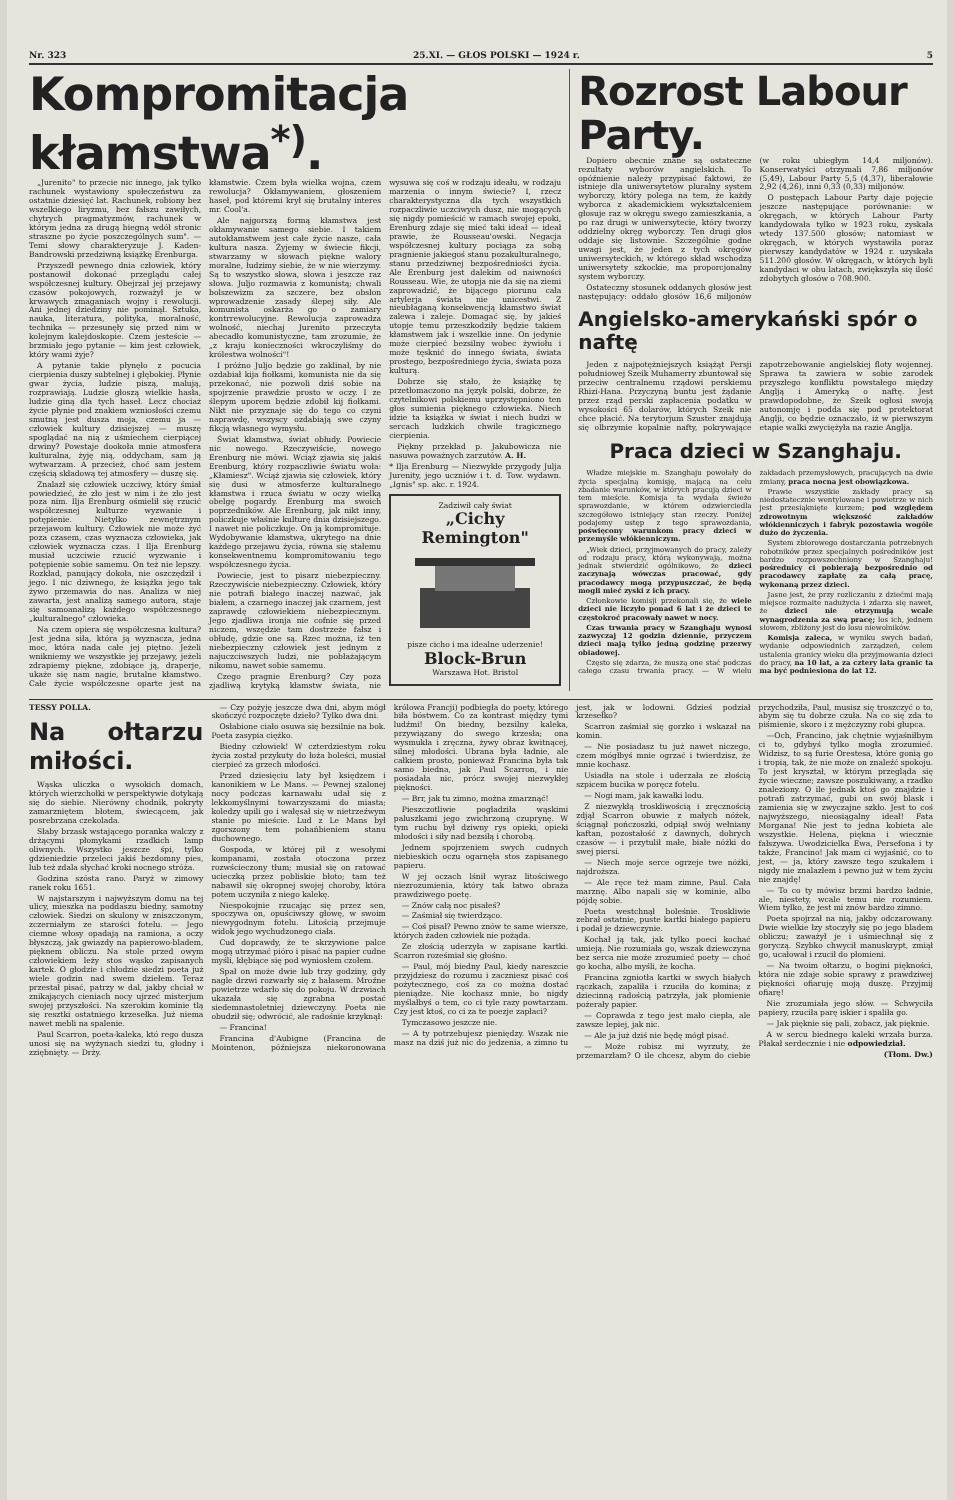Nr. 323 25.XI. — GŁOS POLSKI — 1924 r. 5
Kompromitacja kłamstwa<sup>*)</sup>.
„Jurenito" to przecie nic innego, jak tylko rachunek wystawiony społeczeństwu za ostatnie dziesięć lat. Rachunek, robiony bez wszelkiego liryzmu, bez fałszu zawiłych, chytrych pragmatyzmów, rachunek w którym jedna za drugą biegną wdół stronic straszne po życie poszczególnych sum". — Temi słowy charakteryzuje J. Kaden-Bandrowski przedziwną książkę Erenburga.
Przyszedł pewnego dnia człowiek, który postanowił dokonać przeglądu całej współczesnej kultury. Obejrzał jej przejawy czasów pokojowych, rozważył je w krwawych zmaganiach wojny i rewolucji. Ani jednej dziedziny nie pominął. Sztuka, nauka, literatura, polityka, moralność, technika — przesunęły się przed nim w kolejnym kalejdoskopie. Czem jesteście — brzmiało jego pytanie — kim jest człowiek, który wami żyje?
A pytanie takie płynęło z pocucia cierpienia duszy subtelnej i głębokiej. Płynie gwar życia, ludzie piszą, malują, rozprawiają. Ludzie głoszą wielkie hasła, ludzie giną dla tych haseł. Lecz chociaż życie płynie pod znakiem wzniosłości czemu smutną jest dusza moja, czemu ja — człowiek kultury dzisiejszej — muszę spoglądać na nią z uśmiechem cierpiącej drwiny? Powstaje dookoła mnie atmosfera kulturalna, żyję nią, oddycham, sam ją wytwarzam. A przecież, choć sam jestem częścią składową tej atmosfery — duszę się.
Znalazł się człowiek uczciwy, który śmiał powiedzieć, że zło jest w nim i że zło jest poza nim. Ilja Erenburg ośmielił się rzucić współczesnej kulturze wyzwanie i potępienie. Nietylko zewnętrznym przejawom kultury. Człowiek nie może żyć poza czasem, czas wyznacza człowieka, jak człowiek wyznacza czas. I Ilja Erenburg musiał uczciwie rzucić wyzwanie i potępienie sobie samemu. On też nie lepszy. Rozkład, panujący dokoła, nie oszczędził i jego. I nic dziwnego, że książka jego tak żywo przemawia do nas. Analiza w niej zawarta, jest analizą samego autora, staje się samoanalizą każdego współczesnego „kulturalnego" człowieka.
Na czem opiera się współczesna kultura? Jest jedna siła, która ją wyznacza, jedna moc, która nada całe jej piętno. Jeżeli wnikniemy we wszystkie jej przejawy, jeżeli zdrapiemy piękne, zdobiące ją, draperje, ukaże się nam nagie, brutalne kłamstwo. Całe życie współczesne oparte jest na kłamstwie. Czem była wielka wojna, czem rewolucja? Okłamywaniem, głoszeniem haseł, pod któremi krył się brutalny interes mr. Cool'a.
Ale najgorszą formą kłamstwa jest okłamywanie samego siebie. I takiem autokłamstwem jest całe życie nasze, cała kultura nasza. Żyjemy w świecie fikcji, stwarzamy w słowach piękne walory moralne, łudzimy siebie, że w nie wierzymy. Są to wszystko słowa, słowa i jeszcze raz słowa. Juljo rozmawia z komunistą; chwali bolszewizm za szczere, bez obsłon wprowadzenie zasady ślepej siły. Ale komunista oskarża go o zamiary kontrrewolucyjne. Rewolucja zaprowadza wolność, niechaj Jurenito przeczyta abecadło komunistyczne, tam zrozumie, że „z kraju konieczności wkroczyliśmy do królestwa wolności"!
I próżno Juljo będzie go zaklinał, by nie ozdabiał kija fiołkami, komunista nie da się przekonać, nie pozwoli dziś sobie na spojrzenie prawdzie prosto w oczy. I ze ślepym uporem będzie zdobił kij fiołkami. Nikt nie przyznaje się do tego co czyni naprawdę, wszyscy ozdabiają swe czyny fikcją własnego wymysłu.
Świat kłamstwa, świat obłudy. Powiecie nic nowego. Rzeczywiście, nowego Erenburg nie mówi. Wciąż zjawia się jakiś Erenburg, który rozpaczliwie światu woła: „Kłamiesz". Wciąż zjawia się człowiek, który się dusi w atmosferze kulturalnego kłamstwa i rzuca światu w oczy wielką obelgę pogardy. Erenburg ma swoich poprzedników. Ale Erenburg, jak nikt inny, policzkuje właśnie kulturę dnia dzisiejszego. I nawet nie policzkuje. On ją kompromituje. Wydobywanie kłamstwa, ukrytego na dnie każdego przejawu życia, równa się stałemu konsekwentnemu kompromitowaniu tego współczesnego życia.
Powiecie, jest to pisarz niebezpieczny. Rzeczywiście niebezpieczny. Człowiek, który nie potrafi białego inaczej nazwać, jak białem, a czarnego inaczej jak czarnem, jest zaprawdę człowiekiem niebezpiecznym. Jego zjadliwa ironja nie cofnie się przed niczem, wszędzie tam dostrzeże fałsz i obłudę, gdzie one są. Rzec można, iż ten niebezpieczny człowiek jest jednym z najuczciwszych ludzi, nie pobłażającym nikomu, nawet sobie samemu.
Czego pragnie Erenburg? Czy poza zjadliwą krytyką kłamstw świata, nie wysuwa się coś w rodzaju ideału, w rodzaju marzenia o innym świecie? I, rzecz charakterystyczna dla tych wszystkich rozpaczliwie uczciwych dusz, nie mogących się nigdy pomieścić w ramach swojej epoki, Erenburg zdaje się mieć taki ideał — ideał prawie, że Rousseau'owski. Negacja współczesnej kultury pociąga za sobą pragnienie jakiegoś stanu pozakulturalnego, stanu przedziwnej bezpośredniości życia. Ale Erenburg jest dalekim od naiwności Rousseau. Wie, że utopja nie da się na ziemi zaprowadzić, że bijącego piorunu cała artylerja świata nie unicestwi. Z nieubłaganą konsekwencją kłamstwo świat zalewa i zaleje. Domagać się, by jakieś utopje temu przeszkodziły będzie takiem kłamstwem jak i wszelkie inne. On jedynie może cierpieć bezsilny wobec żywiołu i może tęsknić do innego świata, świata prostego, bezpośredniego życia, świata poza kulturą.
Dobrze się stało, że książkę tę przetłomaczono na język polski, dobrze, że czytelnikowi polskiemu uprzystępniono ten głos sumienia pięknego człowieka. Niech idzie ta książka w świat i niech budzi w sercach ludzkich chwile tragicznego cierpienia.
Piękny przekład p. Jakubowicza nie nasuwa poważnych zarzutów. A. H.
* Ilja Erenburg — Niezwykłe przygody Julja Jurenity, jego uczniów i t. d. Tow. wydawn. „Ignis" sp. akc. r. 1924.
Zadziwił cały świat
„Cichy Remington"
pisze cicho i ma idealne uderzenie!
Block-Brun
Warszawa Hot. Bristol
Rozrost Labour Party.
Dopiero obecnie znane są ostateczne rezultaty wyborów angielskich. To opóźnienie należy przypisać faktowi, że istnieje dla uniwersytetów pluralny system wyborczy, który polega na tem, że każdy wyborca z akademickiem wykształceniem głosuje raz w okręgu swego zamieszkania, a po raz drugi w uniwersytecie, który tworzy oddzielny okręg wyborczy. Ten drugi głos oddaje się listownie. Szczególnie godne uwagi jest, że jeden z tych okręgów uniwersyteckich, w którego skład wschodzą uniwersytety szkockie, ma proporcjonalny system wyborczy.
Ostateczny stosunek oddanych głosów jest następujący: oddało głosów 16,6 miljonów (w roku ubiegłym 14,4 miljonów). Konserwatyści otrzymali 7,86 miljonów (5,49), Labour Party 5,5 (4,37), liberałowie 2,92 (4,26), inni 0,33 (0,33) miljonów.
O postępach Labour Party daje pojęcie jeszcze następujące porównanie: w okręgach, w których Labour Party kandydowała tylko w 1923 roku, zyskała wtedy 137.500 głosów; natomiast w okręgach, w których wystawiła poraz pierwszy kandydatów w 1924 r. uzyskała 511.200 głosów. W okręgach, w których byli kandydaci w obu latach, zwiększyła się ilość zdobytych głosów o 708.900.
Angielsko-amerykański spór o naftę
Jeden z najpotężniejszych książąt Persji południowej Szeik Muhamerry zbuntował się przeciw centralnemu rządowi perskiemu Rhizi-Hana. Przyczyną buntu jest żądanie przez rząd perski zapłacenia podatku w wysokości 65 dolarów, których Szeik nie chce płacić. Na terytorjum Szuster znajdują się olbrzymie kopalnie nafty, pokrywające zapotrzebowanie angielskiej floty wojennej. Sprawa ta zawiera w sobie zarodek przyszłego konfliktu powstałego między Anglją i Ameryką o naftę. Jest prawdopodobne, że Szeik ogłosi swoją autonomję i podda się pod protektorat Anglji, co będzie oznaczało, iż w pierwszym etapie walki zwyciężyła na razie Anglja.
Praca dzieci w Szanghaju.
Władze miejskie m. Szanghaju powołały do życia specjalną komisję, mającą na celu zbadanie warunków, w których pracują dzieci w tem mieście. Komisja ta wydała świeżo sprawozdanie, w którem odzwierciedla szczegółowo istniejący stan rzeczy. Poniżej podajemy ustęp z tego sprawozdania, poświęcony warunkom pracy dzieci w przemyśle włókienniczym.
„Wiek dzieci, przyjmowanych do pracy, zależy od rodzaju pracy, którą wykonywają, można jednak stwierdzić ogólnikowo, że dzieci zaczynają wówczas pracować, gdy pracodawcy mogą przypuszczać, że będą mogli mieć zyski z ich pracy.
Członkowie komisji przekonali się, że wiele dzieci nie liczyło ponad 6 lat i że dzieci te częstokroć pracowały nawet w nocy.
Czas trwania pracy w Szanghaju wynosi zazwyczaj 12 godzin dziennie, przyczem dzieci mają tylko jedną godzinę przerwy obiadowej.
Często się zdarza, że muszą one stać podczas całego czasu trwania pracy. — W wielu zakładach przemysłowych, pracujących na dwie zmiany, praca nocna jest obowiązkowa.
Prawie wszystkie zakłady pracy są niedostatecznie wentylowane i powietrze w nich jest przesiąknięte kurzem; pod względem zdrowotnym większość zakładów włókienniczych i fabryk pozostawia wogóle dużo do życzenia.
System zbiorowego dostarczania potrzebnych robotników przez specjalnych pośredników jest bardzo rozpowszechniony w Szanghaju! pośrednicy ci pobierają bezpośrednio od pracodawcy zapłatę za całą pracę, wykonaną przez dzieci.
Jasne jest, że przy rozliczaniu z dziećmi mają miejsce rozmaite nadużycia i zdarza się nawet, że dzieci nie otrzymują wcale wynagrodzenia za swą pracę; los ich, jednem słowem, zbliżony jest do losu niewolników.
Komisja zaleca, w wyniku swych badań, wydanie odpowiednich zarządzeń, celem ustalenia granicy wieku dla przyjmowania dzieci do pracy, na 10 lat, a za cztery lata granic ta ma być podniesiona do lat 12.
TESSY POLLA.
Na ołtarzu miłości.
Wąska uliczka o wysokich domach, których wierzchołki w perspektywie dotykają się do siebie. Nierówny chodnik, pokryty zamarzniętem błotem, świecącem, jak posrebrzana czekolada.
Słaby brzask wstającego poranka walczy z drżącymi płomykami rzadkich lamp oliwnych. Wszystko jeszcze śpi, tylko gdzieniedzie przeleci jakiś bezdomny pies, lub też zdala słychać kroki nocnego stróża.
Godzina szósta rano. Paryż w zimowy ranek roku 1651.
W najstarszym i najwyższym domu na tej ulicy, mieszka na poddaszu biedny, samotny człowiek. Siedzi on skulony w zniszczonym, zczerniałym ze starości fotelu. — Jego ciemne włosy opadają na ramiona, a oczy błyszczą, jak gwiazdy na papierowo-bladem, pięknem obliczu. Na stole przed owym człowiekiem leży stos wąsko zapisanych kartek. O głodzie i chłodzie siedzi poeta już wiele godzin nad swem dziełem. Teraz przestał pisać, patrzy w dal, jakby chciał w znikających cieniach nocy ujrzeć misterjum swojej przyszłości. Na szerokim kominie tlą się resztki ostatniego krzesełka. Już niema nawet mebli na spalenie.
Paul Scarron, poeta-kaleka, któ rego dusza unosi się na wyżynach siedzi tu, głodny i zziębnięty. — Drży.
— Czy pożyję jeszcze dwa dni, abym mógł skończyć rozpoczęte dzieło? Tylko dwa dni.
Osłabione ciało osuwa się bezsilnie na bok. Poeta zasypia ciężko.
Biedny człowiek! W czterdziestym roku życia został przykuty do łoża boleści, musiał cierpieć za grzech młodości.
Przed dziesięciu laty był księdzem i kanonikiem w Le Mans. — Pewnej szalonej nocy podczas karnawału udał się z lekkomyślnymi towarzyszami do miasta; koledzy upili go i wałęsał się w nietrzeźwym stanie po mieście. Lud z Le Mans był zgorszony tem pohańbieniem stanu duchownego.
Gospoda, w której pił z wesołymi kompanami, została otoczona przez rozwścieczony tłum; musiał się on ratować ucieczką przez pobliskie błoto; tam też nabawił się okropnej swojej choroby, która potem uczyniła z niego kalekę.
Niespokojnie rzucając się przez sen, spoczywa on, opuściwszy głowę, w swoim niewygodnym fotelu. Litością przejmuje widok jego wychudzonego ciała.
Cud doprawdy, że te skrzywione palce mogą utrzymać pióro i pisać na papier cudne myśli, kłębiące się pod wyniosłem czołem.
Spał on może dwie lub trzy godziny, gdy nagle drzwi rozwarły się z hałasem. Mroźne powietrze wdarło się do pokoju. W drzwiach ukazała się zgrabna postać siedemnastoletniej dziewczyny. Poeta nie obudził się; odwrócić, ale radośnie krzyknął:
— Francina!
Francina d'Aubigne (Francina de Mointenon, późniejsza niekoronowana królowa Francji) podbiegła do poety, którego biła bóstwem. Co za kontrast między tymi ludźmi! On biedny, bezsilny kaleka, przywiązany do swego krzesła; ona wysmukła i zręczna, żywy obraz kwitnącej, silnej młodości. Ubrana była ładnie, ale całkiem prosto, ponieważ Francina była tak samo biedna, jak Paul Scarron, i nie posiadała nic, prócz swojej niezwykłej piękności.
— Brr, jak tu zimno, można zmarznąć!
Pieszczotliwie pogładziła wąskimi paluszkami jego zwichrzoną czuprynę. W tym ruchu był dziwny rys opieki, opieki młodości i siły nad bezsiłą i chorobą.
Jednem spojrzeniem swych cudnych niebieskich oczu ogarnęła stos zapisanego papieru.
W jej oczach lśnił wyraz litościwego niezrozumienia, który tak łatwo obraża prawdziwego poetę.
— Znów całą noc pisałeś?
— Zaśmiał się twierdząco.
— Coś pisał? Pewno znów te same wiersze, których żaden człowiek nie pożąda.
Ze złością uderzyła w zapisane kartki. Scarron roześmiał się głośno.
— Paul, mój biedny Paul, kiedy nareszcie przyjdziesz do rozumu i zaczniesz pisać coś pożytecznego, coś za co można dostać pieniądze. Nie kochasz mnie, bo nigdy myślałbyś o tem, co ci tyle razy powtarzam. Czy jest ktoś, co ci za te poezje zapłaci?
Tymczasowo jeszcze nie.
— A ty potrzebujesz pieniędzy. Wszak nie masz na dziś już nic do jedzenia, a zimno tu jest, jak w lodowni. Gdzieś podział krzesełko?
Scarron zaśmiał się gorzko i wskazał na komin.
— Nie posiadasz tu już nawet niczego, czem mógłbyś mnie ogrzać i twierdzisz, że mnie kochasz.
Usiadła na stole i uderzała ze złością szpicem bucika w poręcz fotelu.
— Nogi mam, jak kawałki lodu.
Z niezwykłą troskliwością i zręcznością zdjął Scarron obuwie z małych nóżek, ściągnął pończoszki, odpiął swój wełniany kaftan, pozostałość z dawnych, dobrych czasów — i przytulił małe, białe nóżki do swej piersi.
— Niech moje serce ogrzeje twe nóżki, najdroższa.
— Ale ręce też mam zimne, Paul. Cała marznę. Albo napali się w kominie, albo pójdę sobie.
Poeta westchnął boleśnie. Troskliwie zebrał ostatnie, puste kartki białego papieru i podał je dziewczynie.
Kochał ją tak, jak tylko poeci kochać umieją. Nie rozumiała go, wszak dziewczyna bez serca nie może zrozumieć poety — choć go kocha, albo myśli, że kocha.
Francina zgniotła kartki w swych białych rączkach, zapaliła i rzuciła do komina; z dziecinną radością patrzyła, jak płomienie pożerały papier.
— Coprawda z tego jest mało ciepła, ale zawsze lepiej, jak nic.
— Ale ja już dziś nie będę mógł pisać.
— Może robisz mi wyrzuty, że przemarzłam? O ile chcesz, abym do ciebie przychodziła, Paul, musisz się troszczyć o to, abym się tu dobrze czuła. Na co się zda to piśmienie, skoro i z mężczyzny robi głupca.
—Och, Francino, jak chętnie wyjaśniłbym ci to, gdybyś tylko mogła zrozumieć. Widzisz, to są furie Orestesa, które gonią go i tropią, tak, że nie może on znaleźć spokoju. To jest kryształ, w którym przegląda się życie wieczne; zawsze poszukiwany, a rzadko znaleziony. O ile jednak ktoś go znajdzie i potrafi zatrzymać, gubi on swój blask i zamienia się w zwyczajne szkło. Jest to coś najwyższego, nieosiągalny ideał! Fata Morgana! Nie jest to jedna kobieta ale wszystkie. Helena, piękna i wiecznie fałszywa. Uwodzicielka Ewa, Persefona i ty także, Francino! Jak mam ci wyjaśnić, co to jest, — ja, który zawsze tego szukałem i nigdy nie znalazłem i pewno już w tem życiu nie znajdę!
— To co ty mówisz brzmi bardzo ładnie, ale, niestety, wcale temu nie rozumiem. Wiem tylko, że jest mi znów bardzo zimno.
Poeta spojrzał na nią, jakby odczarowany. Dwie wielkie łzy stoczyły się po jego bladem obliczu; zaważył je i uśmiechnął się z goryczą. Szybko chwycił manuskrypt, zmiął go, ucałował i rzucił do płomieni.
— Na twoim ołtarzu, o bogini piękności, która nie zdaje sobie sprawy z prawdziwej piękności ofiaruję moją duszę. Przyjmij ofiarę!
Nie zrozumiała jego słów. — Schwyciła papiery, rzuciła parę iskier i spaliła go.
— Jak pięknie się pali, zobacz, jak pięknie.
A w sercu biednego kaleki wrzała burza. Płakał serdecznie i nie odpowiedział.
(Tłom. Dw.)